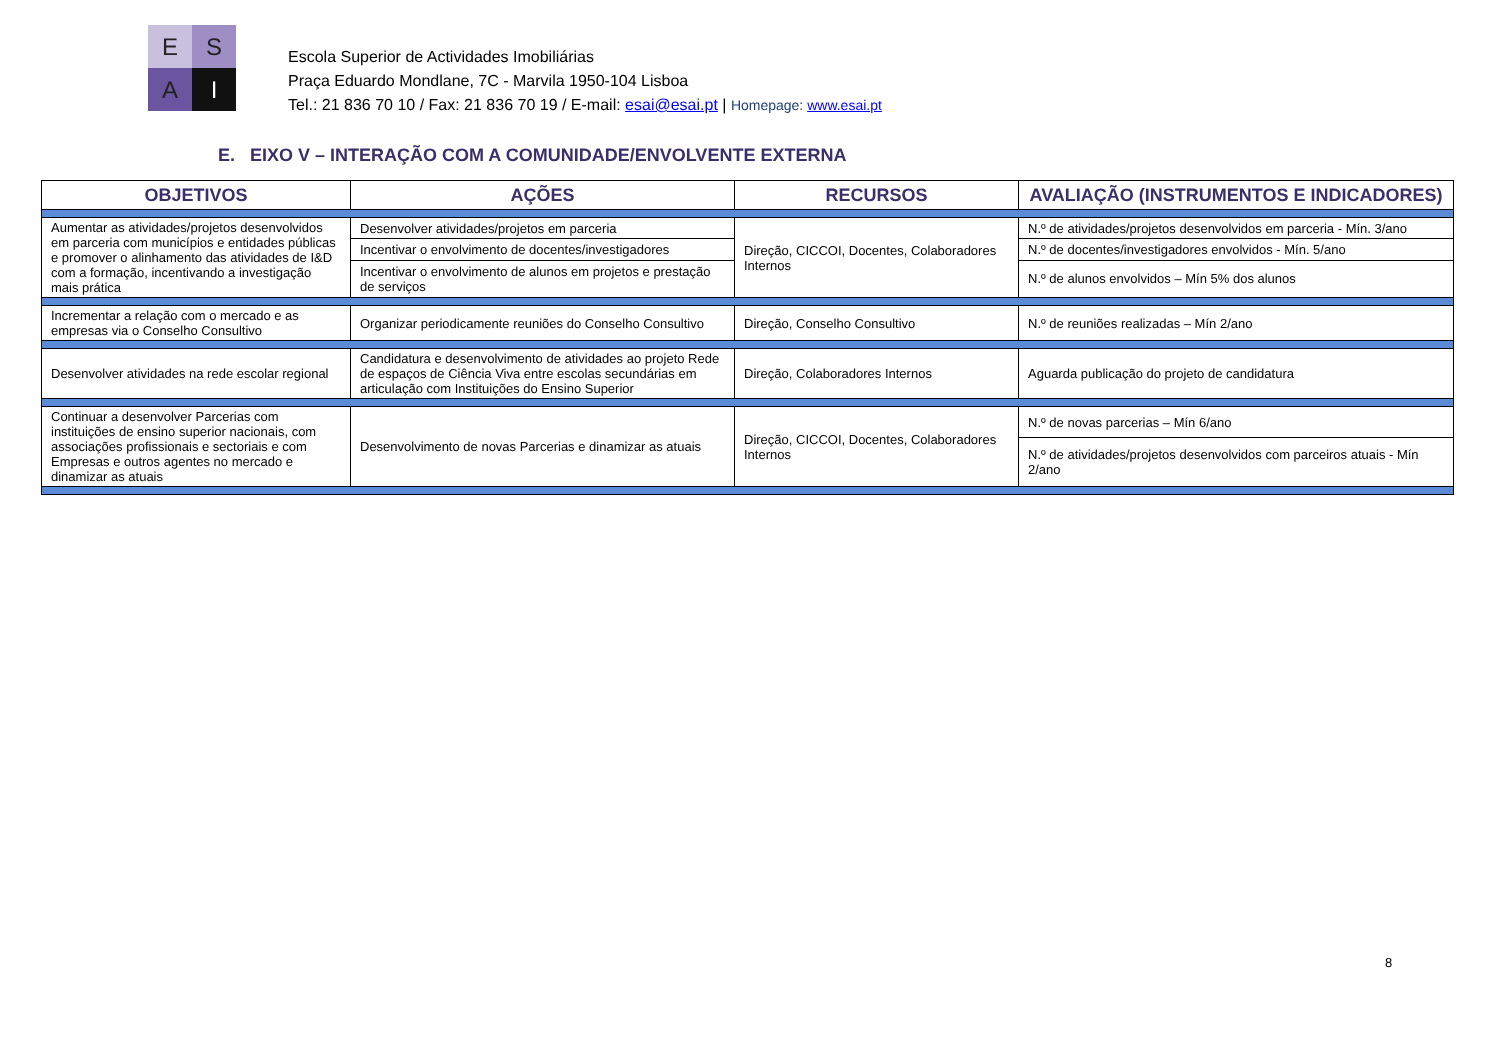E
S
A
I
Escola Superior de Actividades Imobiliárias
Praça Eduardo Mondlane, 7C - Marvila 1950-104 Lisboa
Tel.: 21 836 70 10 / Fax: 21 836 70 19 / E-mail: esai@esai.pt | Homepage: www.esai.pt
E. EIXO V – INTERAÇÃO COM A COMUNIDADE/ENVOLVENTE EXTERNA
| OBJETIVOS | AÇÕES | RECURSOS | AVALIAÇÃO (INSTRUMENTOS E INDICADORES) |
| --- | --- | --- | --- |
| Aumentar as atividades/projetos desenvolvidos em parceria com municípios e entidades públicas e promover o alinhamento das atividades de I&D com a formação, incentivando a investigação mais prática | Desenvolver atividades/projetos em parceria | Direção, CICCOI, Docentes, Colaboradores Internos | N.º de atividades/projetos desenvolvidos em parceria - Mín. 3/ano |
| | Incentivar o envolvimento de docentes/investigadores | | N.º de docentes/investigadores envolvidos - Mín. 5/ano |
| | Incentivar o envolvimento de alunos em projetos e prestação de serviços | | N.º de alunos envolvidos – Mín 5% dos alunos |
| Incrementar a relação com o mercado e as empresas via o Conselho Consultivo | Organizar periodicamente reuniões do Conselho Consultivo | Direção, Conselho Consultivo | N.º de reuniões realizadas – Mín 2/ano |
| Desenvolver atividades na rede escolar regional | Candidatura e desenvolvimento de atividades ao projeto Rede de espaços de Ciência Viva entre escolas secundárias em articulação com Instituições do Ensino Superior | Direção, Colaboradores Internos | Aguarda publicação do projeto de candidatura |
| Continuar a desenvolver Parcerias com instituições de ensino superior nacionais, com associações profissionais e sectoriais e com Empresas e outros agentes no mercado e dinamizar as atuais | Desenvolvimento de novas Parcerias e dinamizar as atuais | Direção, CICCOI, Docentes, Colaboradores Internos | N.º de novas parcerias – Mín 6/ano |
| | | | N.º de atividades/projetos desenvolvidos com parceiros atuais - Mín 2/ano |
8